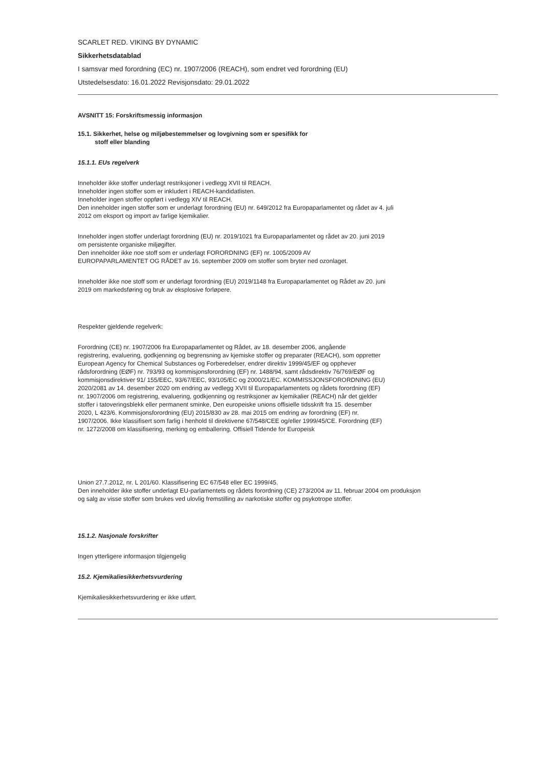SCARLET RED. VIKING BY DYNAMIC
Sikkerhetsdatablad
I samsvar med forordning (EC) nr. 1907/2006 (REACH), som endret ved forordning (EU)
Utstedelsesdato: 16.01.2022 Revisjonsdato: 29.01.2022
AVSNITT 15: Forskriftsmessig informasjon
15.1. Sikkerhet, helse og miljøbestemmelser og lovgivning som er spesifikk for
stoff eller blanding
15.1.1. EUs regelverk
Inneholder ikke stoffer underlagt restriksjoner i vedlegg XVII til REACH.
Inneholder ingen stoffer som er inkludert i REACH-kandidatlisten.
Inneholder ingen stoffer oppført i vedlegg XIV til REACH.
Den inneholder ingen stoffer som er underlagt forordning (EU) nr. 649/2012 fra Europaparlamentet og rådet av 4. juli
2012 om eksport og import av farlige kjemikalier.
Inneholder ingen stoffer underlagt forordning (EU) nr. 2019/1021 fra Europaparlamentet og rådet av 20. juni 2019
om persistente organiske miljøgifter.
Den inneholder ikke noe stoff som er underlagt FORORDNING (EF) nr. 1005/2009 AV
EUROPAPARLAMENTET OG RÅDET av 16. september 2009 om stoffer som bryter ned ozonlaget.
Inneholder ikke noe stoff som er underlagt forordning (EU) 2019/1148 fra Europaparlamentet og Rådet av 20. juni
2019 om markedsføring og bruk av eksplosive forløpere.
Respekter gjeldende regelverk:
Forordning (CE) nr. 1907/2006 fra Europaparlamentet og Rådet, av 18. desember 2006, angående
registrering, evaluering, godkjenning og begrensning av kjemiske stoffer og preparater (REACH), som oppretter
European Agency for Chemical Substances og Forberedelser, endrer direktiv 1999/45/EF og opphever
rådsforordning (EØF) nr. 793/93 og kommisjonsforordning (EF) nr. 1488/94, samt rådsdirektiv 76/769/EØF og
kommisjonsdirektiver 91/ 155/EEC, 93/67/EEC, 93/105/EC og 2000/21/EC. KOMMISSJONSFORORDNING (EU)
2020/2081 av 14. desember 2020 om endring av vedlegg XVII til Europaparlamentets og rådets forordning (EF)
nr. 1907/2006 om registrering, evaluering, godkjenning og restriksjoner av kjemikalier (REACH) når det gjelder
stoffer i tatoveringsblekk eller permanent sminke, Den europeiske unions offisielle tidsskrift fra 15. desember
2020, L 423/6. Kommisjonsforordning (EU) 2015/830 av 28. mai 2015 om endring av forordning (EF) nr.
1907/2006. Ikke klassifisert som farlig i henhold til direktivene 67/548/CEE og/eller 1999/45/CE. Forordning (EF)
nr. 1272/2008 om klassifisering, merking og emballering. Offisiell Tidende for Europeisk
Union 27.7.2012, nr. L 201/60. Klassifisering EC 67/548 eller EC 1999/45.
Den inneholder ikke stoffer underlagt EU-parlamentets og rådets forordning (CE) 273/2004 av 11. februar 2004 om produksjon
og salg av visse stoffer som brukes ved ulovlig fremstilling av narkotiske stoffer og psykotrope stoffer.
15.1.2. Nasjonale forskrifter
Ingen ytterligere informasjon tilgjengelig
15.2. Kjemikaliesikkerhetsvurdering
Kjemikaliesikkerhetsvurdering er ikke utført.